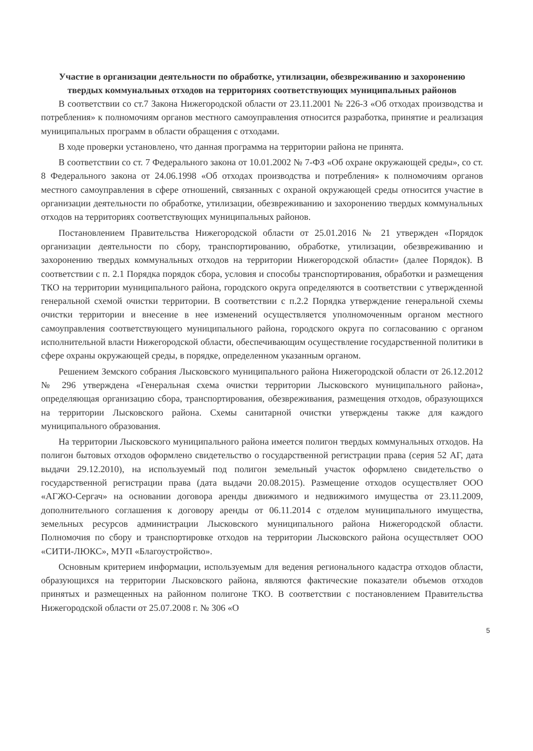Участие в организации деятельности по обработке, утилизации, обезвреживанию и захоронению твердых коммунальных отходов на территориях соответствующих муниципальных районов
В соответствии со ст.7 Закона Нижегородской области от 23.11.2001 № 226-З «Об отходах производства и потребления» к полномочиям органов местного самоуправления относится разработка, принятие и реализация муниципальных программ в области обращения с отходами.
В ходе проверки установлено, что данная программа на территории района не принята.
В соответствии со ст. 7 Федерального закона от 10.01.2002 № 7-ФЗ «Об охране окружающей среды», со ст. 8 Федерального закона от 24.06.1998 «Об отходах производства и потребления» к полномочиям органов местного самоуправления в сфере отношений, связанных с охраной окружающей среды относится участие в организации деятельности по обработке, утилизации, обезвреживанию и захоронению твердых коммунальных отходов на территориях соответствующих муниципальных районов.
Постановлением Правительства Нижегородской области от 25.01.2016 № 21 утвержден «Порядок организации деятельности по сбору, транспортированию, обработке, утилизации, обезвреживанию и захоронению твердых коммунальных отходов на территории Нижегородской области» (далее Порядок). В соответствии с п. 2.1 Порядка порядок сбора, условия и способы транспортирования, обработки и размещения ТКО на территории муниципального района, городского округа определяются в соответствии с утвержденной генеральной схемой очистки территории. В соответствии с п.2.2 Порядка утверждение генеральной схемы очистки территории и внесение в нее изменений осуществляется уполномоченным органом местного самоуправления соответствующего муниципального района, городского округа по согласованию с органом исполнительной власти Нижегородской области, обеспечивающим осуществление государственной политики в сфере охраны окружающей среды, в порядке, определенном указанным органом.
Решением Земского собрания Лысковского муниципального района Нижегородской области от 26.12.2012 № 296 утверждена «Генеральная схема очистки территории Лысковского муниципального района», определяющая организацию сбора, транспортирования, обезвреживания, размещения отходов, образующихся на территории Лысковского района. Схемы санитарной очистки утверждены также для каждого муниципального образования.
На территории Лысковского муниципального района имеется полигон твердых коммунальных отходов. На полигон бытовых отходов оформлено свидетельство о государственной регистрации права (серия 52 АГ, дата выдачи 29.12.2010), на используемый под полигон земельный участок оформлено свидетельство о государственной регистрации права (дата выдачи 20.08.2015). Размещение отходов осуществляет ООО «АГЖО-Сергач» на основании договора аренды движимого и недвижимого имущества от 23.11.2009, дополнительного соглашения к договору аренды от 06.11.2014 с отделом муниципального имущества, земельных ресурсов администрации Лысковского муниципального района Нижегородской области. Полномочия по сбору и транспортировке отходов на территории Лысковского района осуществляет ООО «СИТИ-ЛЮКС», МУП «Благоустройство».
Основным критерием информации, используемым для ведения регионального кадастра отходов области, образующихся на территории Лысковского района, являются фактические показатели объемов отходов принятых и размещенных на районном полигоне ТКО. В соответствии с постановлением Правительства Нижегородской области от 25.07.2008 г. № 306 «О
5